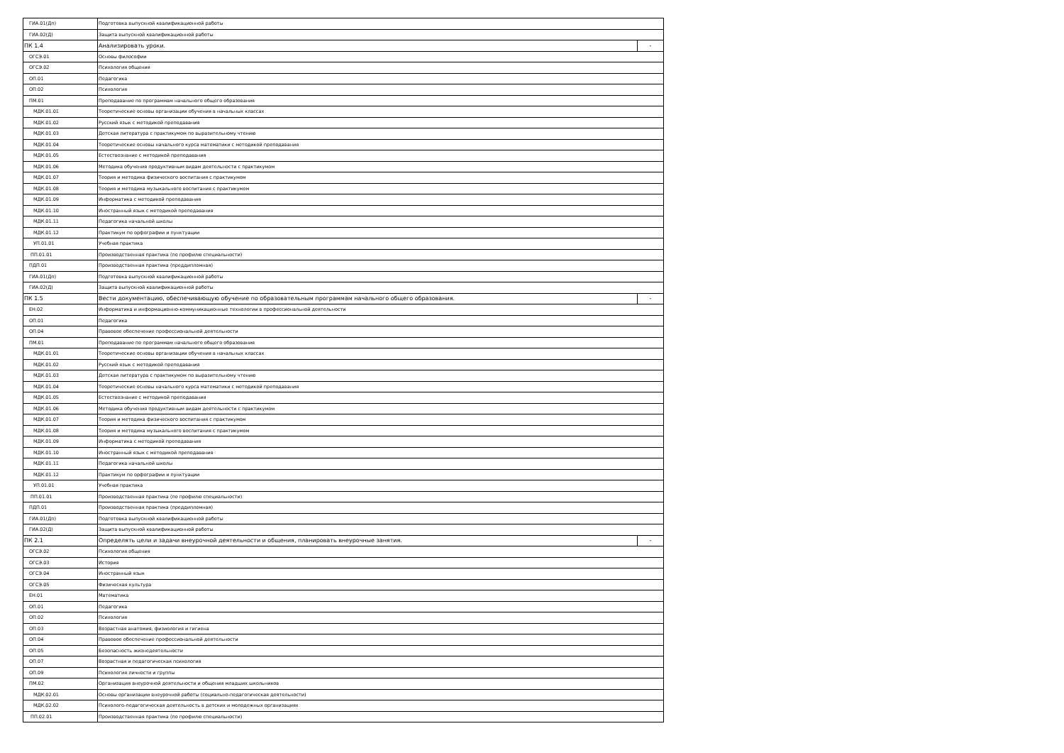| ГИА.01(Дп) | Подготовка выпускной квалификационной работы | |
| ГИА.02(Д) | Защита выпускной квалификационной работы | |
| ПК 1.4 | Анализировать уроки. | - |
| ОГСЭ.01 | Основы философии | |
| ОГСЭ.02 | Психология общения | |
| ОП.01 | Педагогика | |
| ОП.02 | Психология | |
| ПМ.01 | Преподавание по программам начального общего образования | |
| МДК.01.01 | Теоретические основы организации обучения в начальных классах | |
| МДК.01.02 | Русский язык с методикой преподавания | |
| МДК.01.03 | Детская литература с практикумом по выразительному чтению | |
| МДК.01.04 | Теоретические основы начального курса математики с методикой преподавания | |
| МДК.01.05 | Естествознание с методикой преподавания | |
| МДК.01.06 | Методика обучения продуктивным видам деятельности с практикумом | |
| МДК.01.07 | Теория и методика физического воспитания с практикумом | |
| МДК.01.08 | Теория и методика музыкального воспитания с практикумом | |
| МДК.01.09 | Информатика с методикой преподавания | |
| МДК.01.10 | Иностранный язык с методикой преподавания | |
| МДК.01.11 | Педагогика начальной школы | |
| МДК.01.12 | Практикум по орфографии и пунктуации | |
| УП.01.01 | Учебная практика | |
| ПП.01.01 | Производственная практика (по профилю специальности) | |
| ПДП.01 | Производственная практика (преддипломная) | |
| ГИА.01(Дп) | Подготовка выпускной квалификационной работы | |
| ГИА.02(Д) | Защита выпускной квалификационной работы | |
| ПК 1.5 | Вести документацию, обеспечивающую обучение по образовательным программам начального общего образования. | - |
| ЕН.02 | Информатика и информационно-коммуникационные технологии в профессиональной деятельности | |
| ОП.01 | Педагогика | |
| ОП.04 | Правовое обеспечение профессиональной деятельности | |
| ПМ.01 | Преподавание по программам начального общего образования | |
| МДК.01.01 | Теоретические основы организации обучения в начальных классах | |
| МДК.01.02 | Русский язык с методикой преподавания | |
| МДК.01.03 | Детская литература с практикумом по выразительному чтению | |
| МДК.01.04 | Теоретические основы начального курса математики с методикой преподавания | |
| МДК.01.05 | Естествознание с методикой преподавания | |
| МДК.01.06 | Методика обучения продуктивным видам деятельности с практикумом | |
| МДК.01.07 | Теория и методика физического воспитания с практикумом | |
| МДК.01.08 | Теория и методика музыкального воспитания с практикумом | |
| МДК.01.09 | Информатика с методикой преподавания | |
| МДК.01.10 | Иностранный язык с методикой преподавания | |
| МДК.01.11 | Педагогика начальной школы | |
| МДК.01.12 | Практикум по орфографии и пунктуации | |
| УП.01.01 | Учебная практика | |
| ПП.01.01 | Производственная практика (по профилю специальности) | |
| ПДП.01 | Производственная практика (преддипломная) | |
| ГИА.01(Дп) | Подготовка выпускной квалификационной работы | |
| ГИА.02(Д) | Защита выпускной квалификационной работы | |
| ПК 2.1 | Определять цели и задачи внеурочной деятельности и общения, планировать внеурочные занятия. | - |
| ОГСЭ.02 | Психология общения | |
| ОГСЭ.03 | История | |
| ОГСЭ.04 | Иностранный язык | |
| ОГСЭ.05 | Физическая культура | |
| ЕН.01 | Математика | |
| ОП.01 | Педагогика | |
| ОП.02 | Психология | |
| ОП.03 | Возрастная анатомия, физиология и гигиена | |
| ОП.04 | Правовое обеспечение профессиональной деятельности | |
| ОП.05 | Безопасность жизнедеятельности | |
| ОП.07 | Возрастная и педагогическая психология | |
| ОП.09 | Психология личности и группы | |
| ПМ.02 | Организация внеурочной деятельности и общения младших школьников | |
| МДК.02.01 | Основы организации внеурочной работы (социально-педагогическая деятельности) | |
| МДК.02.02 | Психолого-педагогическая деятельность в детских и молодежных организациях | |
| ПП.02.01 | Производственная практика (по профилю специальности) | |